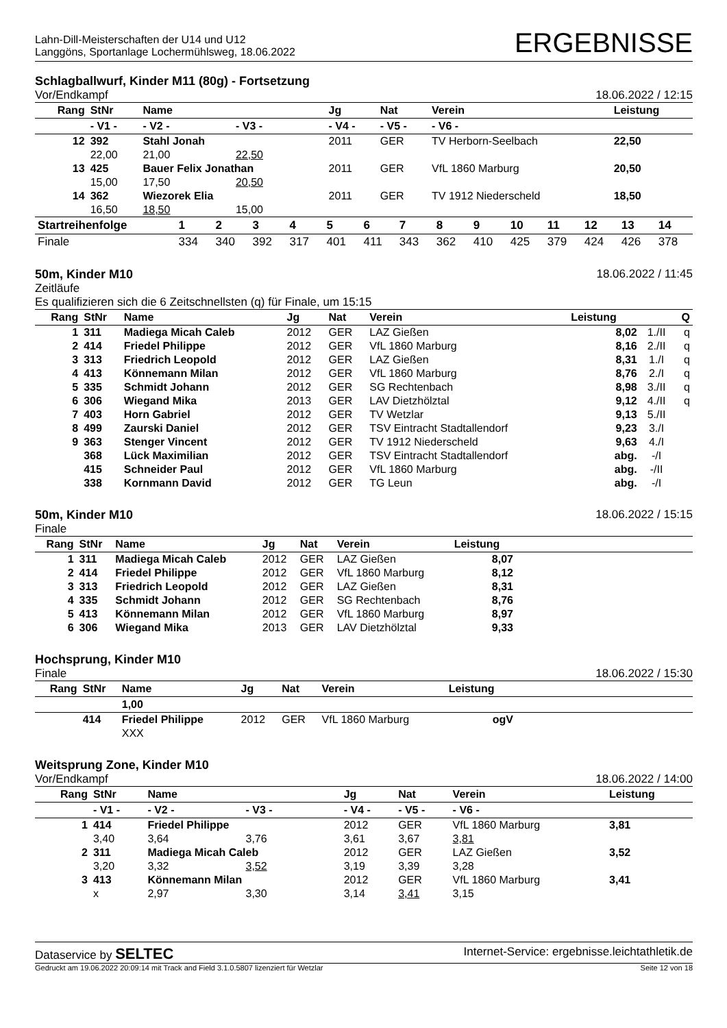Lahn-Dill-Meisterschaften der U14 und U12
Langgöns, Sportanlage Lochermühlsweg, 18.06.2022
ERGEBNISSE
Schlagballwurf, Kinder M11 (80g) - Fortsetzung
Vor/Endkampf 18.06.2022 / 12:15
| Rang | StNr | Name | | Jg | Nat | Verein | Leistung |
| --- | --- | --- | --- | --- | --- | --- | --- |
| | - V1 - | - V2 - | - V3 - | - V4 - | - V5 - | - V6 - | |
| 12 | 392 | Stahl Jonah | | 2011 | GER | TV Herborn-Seelbach | 22,50 |
| | 22,00 | 21,00 | 22,50 | | | | |
| 13 | 425 | Bauer Felix Jonathan | | 2011 | GER | VfL 1860 Marburg | 20,50 |
| | 15,00 | 17,50 | 20,50 | | | | |
| 14 | 362 | Wiezorek Elia | | 2011 | GER | TV 1912 Niederscheld | 18,50 |
| | 16,50 | 18,50 | 15,00 | | | | |
| Startreihenfolge | 1 | 2 | 3 | 4 | 5 | 6 | 7 | 8 | 9 | 10 | 11 | 12 | 13 | 14 |
| --- | --- | --- | --- | --- | --- | --- | --- | --- | --- | --- | --- | --- | --- | --- |
| Finale | 334 | 340 | 392 | 317 | 401 | 411 | 343 | 362 | 410 | 425 | 379 | 424 | 426 | 378 |
50m, Kinder M10 18.06.2022 / 11:45
Zeitläufe
Es qualifizieren sich die 6 Zeitschnellsten (q) für Finale, um 15:15
| Rang | StNr | Name | Jg | Nat | Verein | Leistung | | Q |
| --- | --- | --- | --- | --- | --- | --- | --- | --- |
| 1 | 311 | Madiega Micah Caleb | 2012 | GER | LAZ Gießen | 8,02 | 1./II | q |
| 2 | 414 | Friedel Philippe | 2012 | GER | VfL 1860 Marburg | 8,16 | 2./II | q |
| 3 | 313 | Friedrich Leopold | 2012 | GER | LAZ Gießen | 8,31 | 1./I | q |
| 4 | 413 | Könnemann Milan | 2012 | GER | VfL 1860 Marburg | 8,76 | 2./I | q |
| 5 | 335 | Schmidt Johann | 2012 | GER | SG Rechtenbach | 8,98 | 3./II | q |
| 6 | 306 | Wiegand Mika | 2013 | GER | LAV Dietzhölztal | 9,12 | 4./II | q |
| 7 | 403 | Horn Gabriel | 2012 | GER | TV Wetzlar | 9,13 | 5./II | |
| 8 | 499 | Zaurski Daniel | 2012 | GER | TSV Eintracht Stadtallendorf | 9,23 | 3./I | |
| 9 | 363 | Stenger Vincent | 2012 | GER | TV 1912 Niederscheld | 9,63 | 4./I | |
| | 368 | Lück Maximilian | 2012 | GER | TSV Eintracht Stadtallendorf | abg. | -/I | |
| | 415 | Schneider Paul | 2012 | GER | VfL 1860 Marburg | abg. | -/II | |
| | 338 | Kornmann David | 2012 | GER | TG Leun | abg. | -/I | |
50m, Kinder M10 18.06.2022 / 15:15
Finale
| Rang | StNr | Name | Jg | Nat | Verein | Leistung | |
| --- | --- | --- | --- | --- | --- | --- | --- |
| 1 | 311 | Madiega Micah Caleb | 2012 | GER | LAZ Gießen | 8,07 | |
| 2 | 414 | Friedel Philippe | 2012 | GER | VfL 1860 Marburg | 8,12 | |
| 3 | 313 | Friedrich Leopold | 2012 | GER | LAZ Gießen | 8,31 | |
| 4 | 335 | Schmidt Johann | 2012 | GER | SG Rechtenbach | 8,76 | |
| 5 | 413 | Könnemann Milan | 2012 | GER | VfL 1860 Marburg | 8,97 | |
| 6 | 306 | Wiegand Mika | 2013 | GER | LAV Dietzhölztal | 9,33 | |
Hochsprung, Kinder M10
Finale 18.06.2022 / 15:30
| Rang | StNr | Name | Jg | Nat | Verein | Leistung | |
| --- | --- | --- | --- | --- | --- | --- | --- |
| | | 1,00 | | | | | |
| | 414 | Friedel Philippe | 2012 | GER | VfL 1860 Marburg | ogV | |
| | | XXX | | | | | |
Weitsprung Zone, Kinder M10
Vor/Endkampf 18.06.2022 / 14:00
| Rang | StNr | Name | | Jg | Nat | Verein | Leistung |
| --- | --- | --- | --- | --- | --- | --- | --- |
| | - V1 - | - V2 - | - V3 - | - V4 - | - V5 - | - V6 - | |
| 1 | 414 | Friedel Philippe | | 2012 | GER | VfL 1860 Marburg | 3,81 |
| | 3,40 | 3,64 | 3,76 | 3,61 | 3,67 | 3,81 | |
| 2 | 311 | Madiega Micah Caleb | | 2012 | GER | LAZ Gießen | 3,52 |
| | 3,20 | 3,32 | 3,52 | 3,19 | 3,39 | 3,28 | |
| 3 | 413 | Könnemann Milan | | 2012 | GER | VfL 1860 Marburg | 3,41 |
| | x | 2,97 | 3,30 | 3,14 | 3,41 | 3,15 | |
Dataservice by SELTEC Internet-Service: ergebnisse.leichtathletik.de
Gedruckt am 19.06.2022 20:09:14 mit Track and Field 3.1.0.5807 lizenziert für Wetzlar Seite 12 von 18